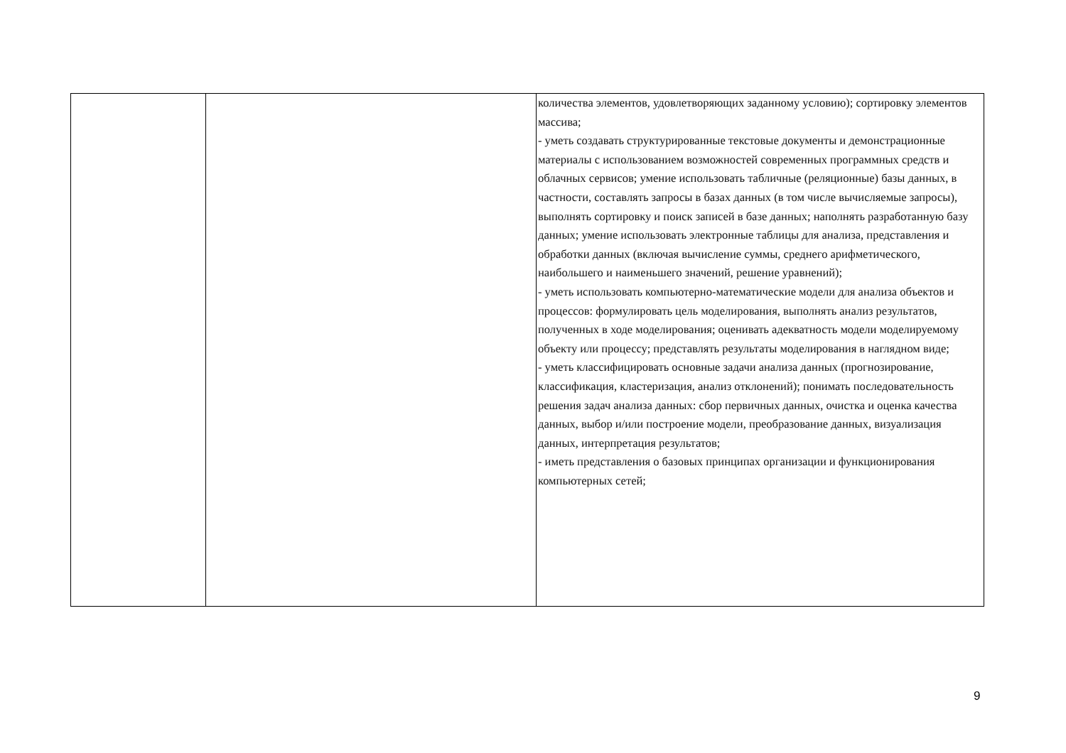| | | количества элементов, удовлетворяющих заданному условию); сортировку элементов массива; - уметь создавать структурированные текстовые документы и демонстрационные материалы с использованием возможностей современных программных средств и облачных сервисов; умение использовать табличные (реляционные) базы данных, в частности, составлять запросы в базах данных (в том числе вычисляемые запросы), выполнять сортировку и поиск записей в базе данных; наполнять разработанную базу данных; умение использовать электронные таблицы для анализа, представления и обработки данных (включая вычисление суммы, среднего арифметического, наибольшего и наименьшего значений, решение уравнений); - уметь использовать компьютерно-математические модели для анализа объектов и процессов: формулировать цель моделирования, выполнять анализ результатов, полученных в ходе моделирования; оценивать адекватность модели моделируемому объекту или процессу; представлять результаты моделирования в наглядном виде; - уметь классифицировать основные задачи анализа данных (прогнозирование, классификация, кластеризация, анализ отклонений); понимать последовательность решения задач анализа данных: сбор первичных данных, очистка и оценка качества данных, выбор и/или построение модели, преобразование данных, визуализация данных, интерпретация результатов; - иметь представления о базовых принципах организации и функционирования компьютерных сетей; |
9